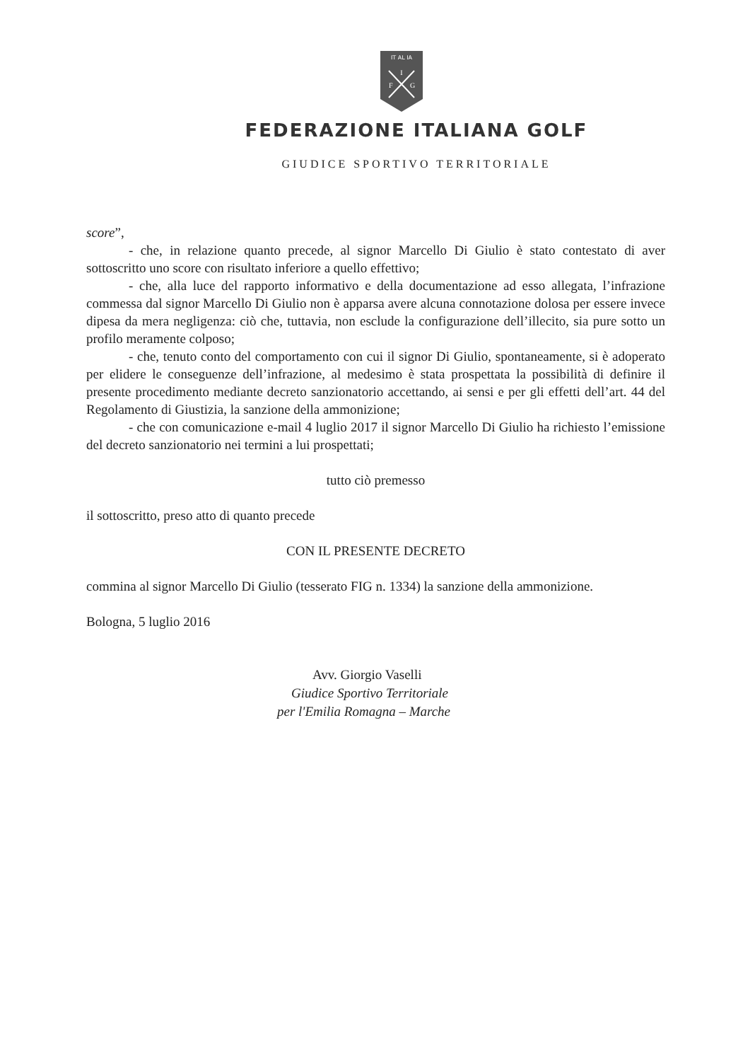IT AL IA
I
F
G
FEDERAZIONE ITALIANA GOLF
GIUDICE SPORTIVO TERRITORIALE
score”,
- che, in relazione quanto precede, al signor Marcello Di Giulio è stato contestato di aver sottoscritto uno score con risultato inferiore a quello effettivo;
- che, alla luce del rapporto informativo e della documentazione ad esso allegata, l’infrazione commessa dal signor Marcello Di Giulio non è apparsa avere alcuna connotazione dolosa per essere invece dipesa da mera negligenza: ciò che, tuttavia, non esclude la configurazione dell’illecito, sia pure sotto un profilo meramente colposo;
- che, tenuto conto del comportamento con cui il signor Di Giulio, spontaneamente, si è adoperato per elidere le conseguenze dell’infrazione, al medesimo è stata prospettata la possibilità di definire il presente procedimento mediante decreto sanzionatorio accettando, ai sensi e per gli effetti dell’art. 44 del Regolamento di Giustizia, la sanzione della ammonizione;
- che con comunicazione e-mail 4 luglio 2017 il signor Marcello Di Giulio ha richiesto l’emissione del decreto sanzionatorio nei termini a lui prospettati;
tutto ciò premesso
il sottoscritto, preso atto di quanto precede
CON IL PRESENTE DECRETO
commina al signor Marcello Di Giulio (tesserato FIG n. 1334) la sanzione della ammonizione.
Bologna, 5 luglio 2016
Avv. Giorgio Vaselli
Giudice Sportivo Territoriale
per l'Emilia Romagna – Marche